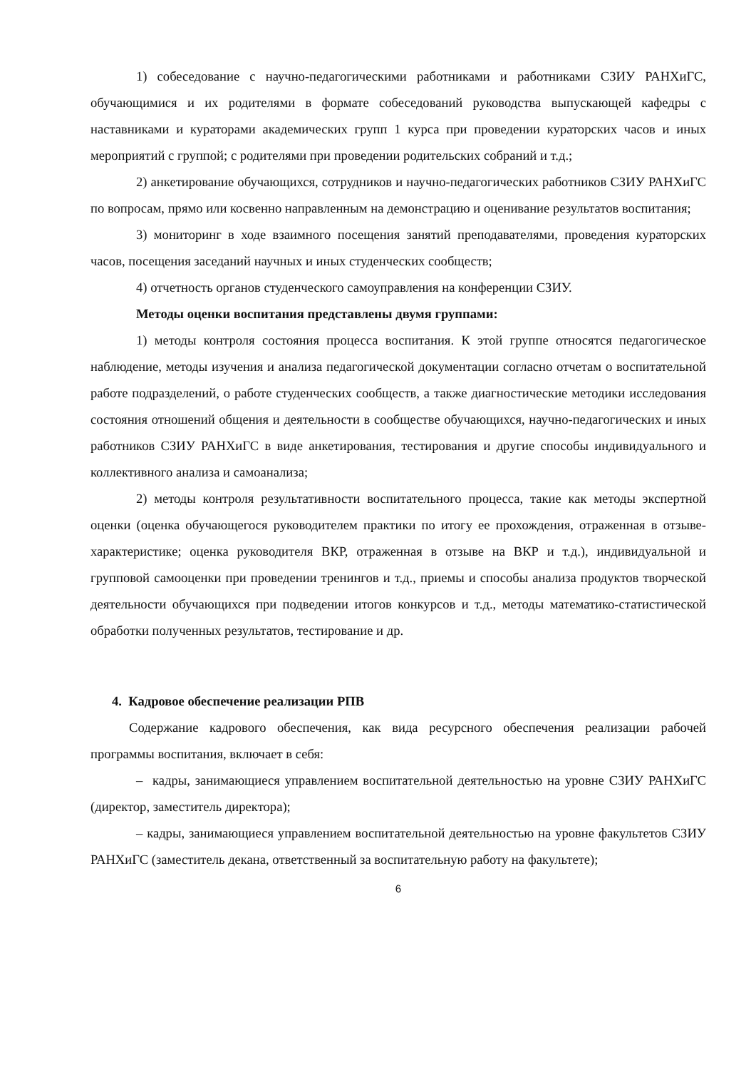1) собеседование с научно-педагогическими работниками и работниками СЗИУ РАНХиГС, обучающимися и их родителями в формате собеседований руководства выпускающей кафедры с наставниками и кураторами академических групп 1 курса при проведении кураторских часов и иных мероприятий с группой; с родителями при проведении родительских собраний и т.д.;
2) анкетирование обучающихся, сотрудников и научно-педагогических работников СЗИУ РАНХиГС по вопросам, прямо или косвенно направленным на демонстрацию и оценивание результатов воспитания;
3) мониторинг в ходе взаимного посещения занятий преподавателями, проведения кураторских часов, посещения заседаний научных и иных студенческих сообществ;
4) отчетность органов студенческого самоуправления на конференции СЗИУ.
Методы оценки воспитания представлены двумя группами:
1) методы контроля состояния процесса воспитания. К этой группе относятся педагогическое наблюдение, методы изучения и анализа педагогической документации согласно отчетам о воспитательной работе подразделений, о работе студенческих сообществ, а также диагностические методики исследования состояния отношений общения и деятельности в сообществе обучающихся, научно-педагогических и иных работников СЗИУ РАНХиГС в виде анкетирования, тестирования и другие способы индивидуального и коллективного анализа и самоанализа;
2) методы контроля результативности воспитательного процесса, такие как методы экспертной оценки (оценка обучающегося руководителем практики по итогу ее прохождения, отраженная в отзыве-характеристике; оценка руководителя ВКР, отраженная в отзыве на ВКР и т.д.), индивидуальной и групповой самооценки при проведении тренингов и т.д., приемы и способы анализа продуктов творческой деятельности обучающихся при подведении итогов конкурсов и т.д., методы математико-статистической обработки полученных результатов, тестирование и др.
4. Кадровое обеспечение реализации РПВ
Содержание кадрового обеспечения, как вида ресурсного обеспечения реализации рабочей программы воспитания, включает в себя:
– кадры, занимающиеся управлением воспитательной деятельностью на уровне СЗИУ РАНХиГС (директор, заместитель директора);
– кадры, занимающиеся управлением воспитательной деятельностью на уровне факультетов СЗИУ РАНХиГС (заместитель декана, ответственный за воспитательную работу на факультете);
6